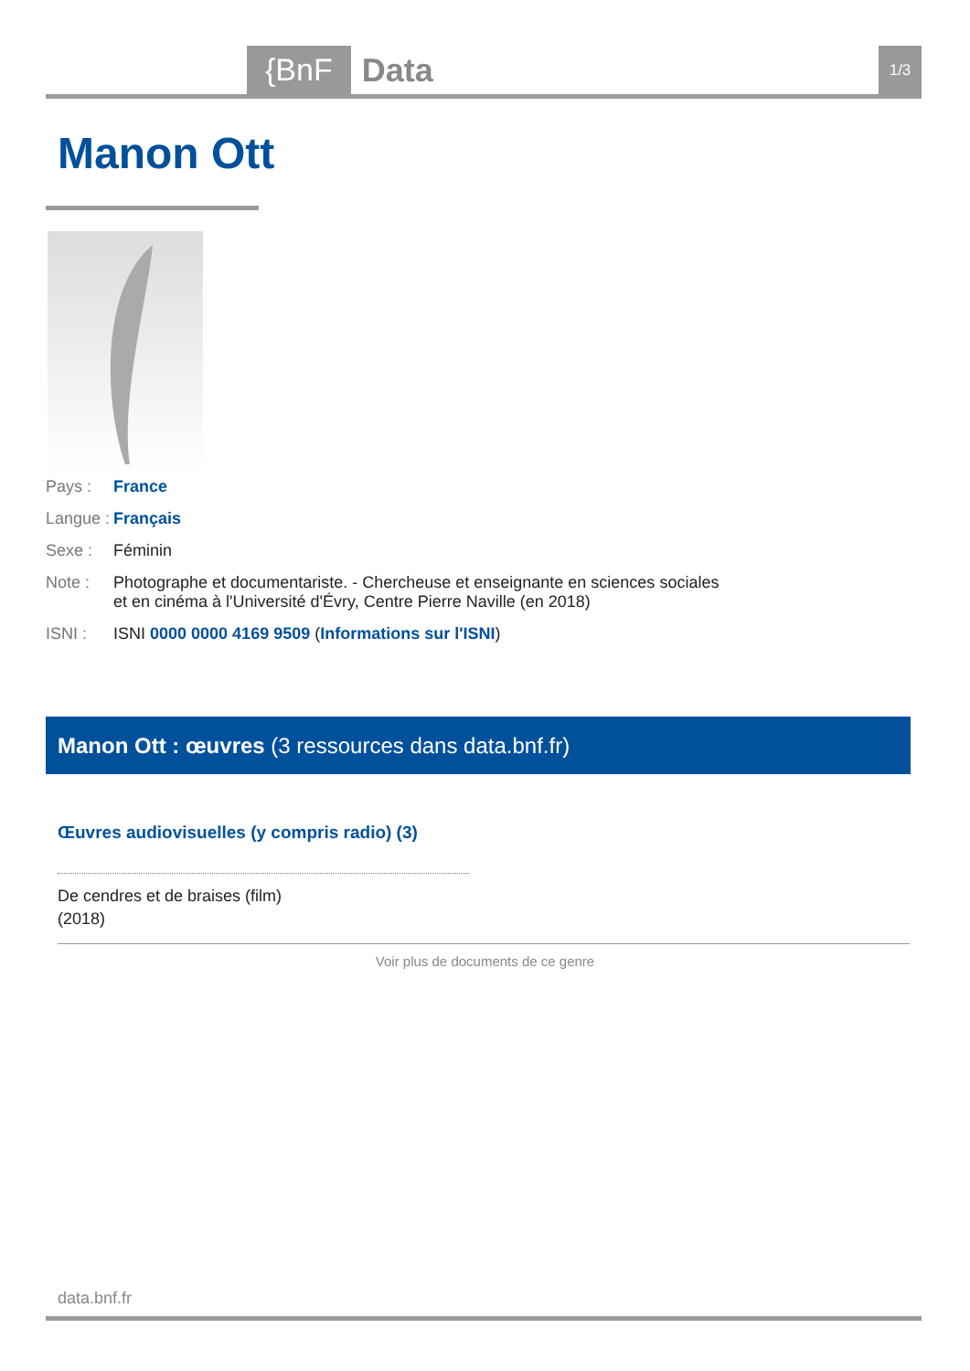{BnF Data 1/3
Manon Ott
Pays : France
Langue : Français
Sexe : Féminin
Note : Photographe et documentariste. - Chercheuse et enseignante en sciences sociales
et en cinéma à l'Université d'Évry, Centre Pierre Naville (en 2018)
ISNI : ISNI 0000 0000 4169 9509 (Informations sur l'ISNI)
Manon Ott : œuvres (3 ressources dans data.bnf.fr)
Œuvres audiovisuelles (y compris radio) (3)
De cendres et de braises (film)
(2018)
Voir plus de documents de ce genre
data.bnf.fr